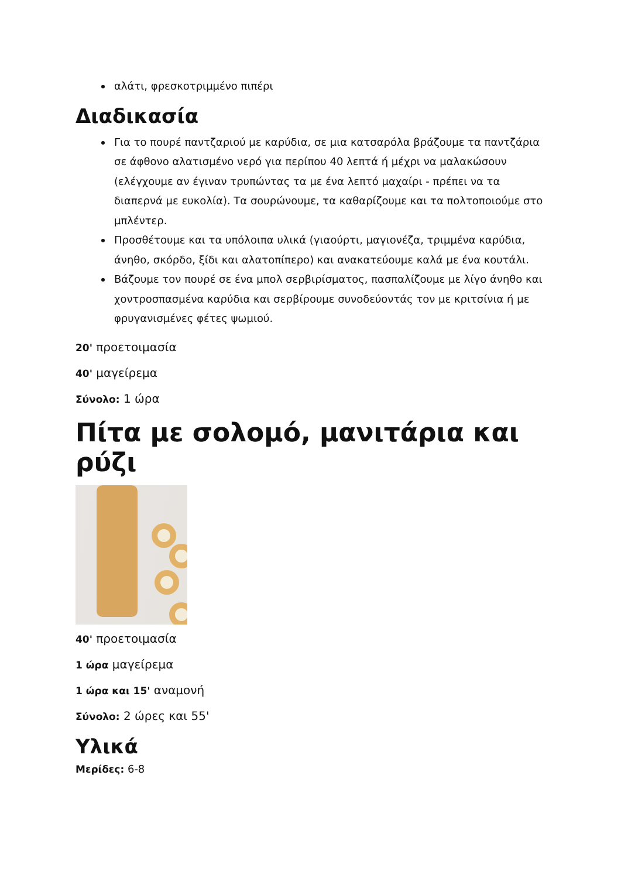αλάτι, φρεσκοτριμμένο πιπέρι
Διαδικασία
Για το πουρέ παντζαριού με καρύδια, σε μια κατσαρόλα βράζουμε τα παντζάρια σε άφθονο αλατισμένο νερό για περίπου 40 λεπτά ή μέχρι να μαλακώσουν (ελέγχουμε αν έγιναν τρυπώντας τα με ένα λεπτό μαχαίρι - πρέπει να τα διαπερνά με ευκολία). Τα σουρώνουμε, τα καθαρίζουμε και τα πολτοποιούμε στο μπλέντερ.
Προσθέτουμε και τα υπόλοιπα υλικά (γιαούρτι, μαγιονέζα, τριμμένα καρύδια, άνηθο, σκόρδο, ξίδι και αλατοπίπερο) και ανακατεύουμε καλά με ένα κουτάλι.
Βάζουμε τον πουρέ σε ένα μπολ σερβιρίσματος, πασπαλίζουμε με λίγο άνηθο και χοντροσπασμένα καρύδια και σερβίρουμε συνοδεύοντάς τον με κριτσίνια ή με φρυγανισμένες φέτες ψωμιού.
20' προετοιμασία
40' μαγείρεμα
Σύνολο: 1 ώρα
Πίτα με σολομό, μανιτάρια και ρύζι
40' προετοιμασία
1 ώρα μαγείρεμα
1 ώρα και 15' αναμονή
Σύνολο: 2 ώρες και 55'
Υλικά
Μερίδες: 6-8